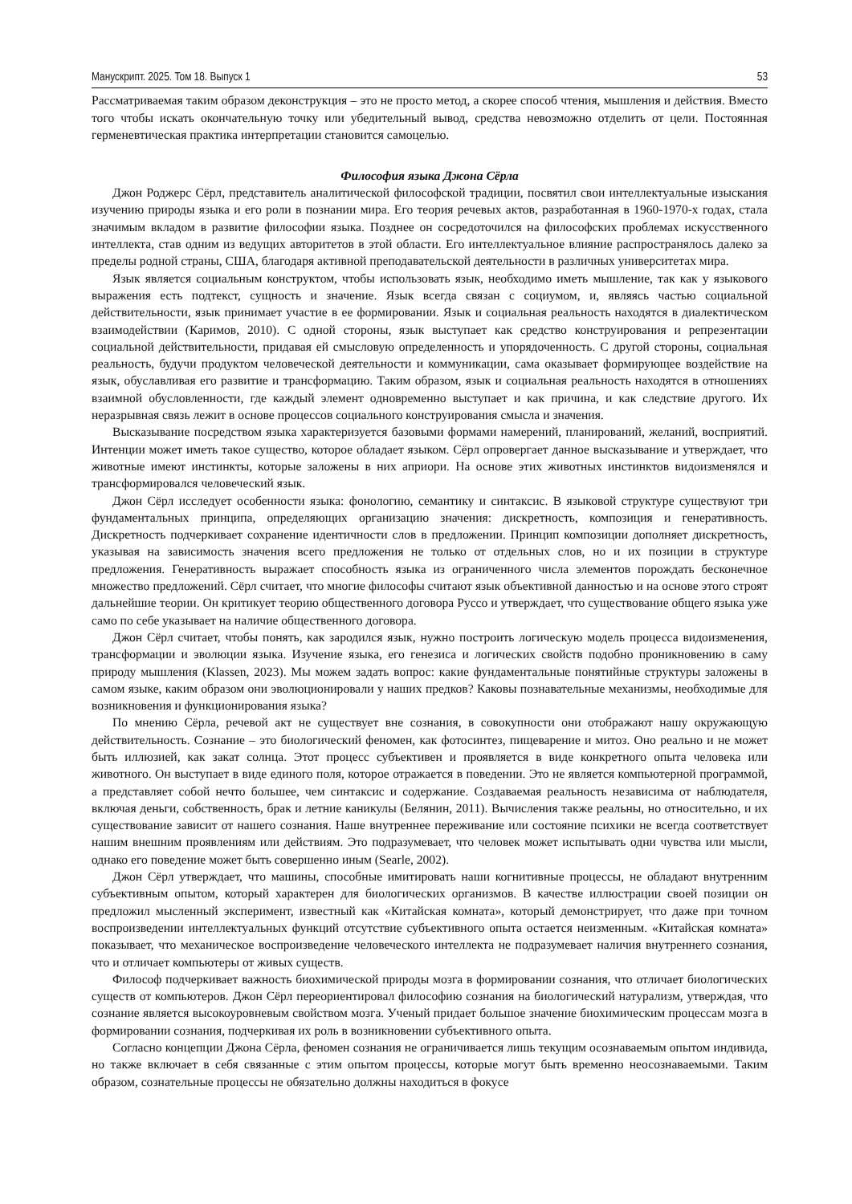Манускрипт. 2025. Том 18. Выпуск 1 53
Рассматриваемая таким образом деконструкция – это не просто метод, а скорее способ чтения, мышления и действия. Вместо того чтобы искать окончательную точку или убедительный вывод, средства невозможно отделить от цели. Постоянная герменевтическая практика интерпретации становится самоцелью.
Философия языка Джона Сёрла
Джон Роджерс Сёрл, представитель аналитической философской традиции, посвятил свои интеллектуальные изыскания изучению природы языка и его роли в познании мира. Его теория речевых актов, разработанная в 1960-1970-х годах, стала значимым вкладом в развитие философии языка. Позднее он сосредоточился на философских проблемах искусственного интеллекта, став одним из ведущих авторитетов в этой области. Его интеллектуальное влияние распространялось далеко за пределы родной страны, США, благодаря активной преподавательской деятельности в различных университетах мира.
Язык является социальным конструктом, чтобы использовать язык, необходимо иметь мышление, так как у языкового выражения есть подтекст, сущность и значение. Язык всегда связан с социумом, и, являясь частью социальной действительности, язык принимает участие в ее формировании. Язык и социальная реальность находятся в диалектическом взаимодействии (Каримов, 2010). С одной стороны, язык выступает как средство конструирования и репрезентации социальной действительности, придавая ей смысловую определенность и упорядоченность. С другой стороны, социальная реальность, будучи продуктом человеческой деятельности и коммуникации, сама оказывает формирующее воздействие на язык, обуславливая его развитие и трансформацию. Таким образом, язык и социальная реальность находятся в отношениях взаимной обусловленности, где каждый элемент одновременно выступает и как причина, и как следствие другого. Их неразрывная связь лежит в основе процессов социального конструирования смысла и значения.
Высказывание посредством языка характеризуется базовыми формами намерений, планирований, желаний, восприятий. Интенции может иметь такое существо, которое обладает языком. Сёрл опровергает данное высказывание и утверждает, что животные имеют инстинкты, которые заложены в них априори. На основе этих животных инстинктов видоизменялся и трансформировался человеческий язык.
Джон Сёрл исследует особенности языка: фонологию, семантику и синтаксис. В языковой структуре существуют три фундаментальных принципа, определяющих организацию значения: дискретность, композиция и генеративность. Дискретность подчеркивает сохранение идентичности слов в предложении. Принцип композиции дополняет дискретность, указывая на зависимость значения всего предложения не только от отдельных слов, но и их позиции в структуре предложения. Генеративность выражает способность языка из ограниченного числа элементов порождать бесконечное множество предложений. Сёрл считает, что многие философы считают язык объективной данностью и на основе этого строят дальнейшие теории. Он критикует теорию общественного договора Руссо и утверждает, что существование общего языка уже само по себе указывает на наличие общественного договора.
Джон Сёрл считает, чтобы понять, как зародился язык, нужно построить логическую модель процесса видоизменения, трансформации и эволюции языка. Изучение языка, его генезиса и логических свойств подобно проникновению в саму природу мышления (Klassen, 2023). Мы можем задать вопрос: какие фундаментальные понятийные структуры заложены в самом языке, каким образом они эволюционировали у наших предков? Каковы познавательные механизмы, необходимые для возникновения и функционирования языка?
По мнению Сёрла, речевой акт не существует вне сознания, в совокупности они отображают нашу окружающую действительность. Сознание – это биологический феномен, как фотосинтез, пищеварение и митоз. Оно реально и не может быть иллюзией, как закат солнца. Этот процесс субъективен и проявляется в виде конкретного опыта человека или животного. Он выступает в виде единого поля, которое отражается в поведении. Это не является компьютерной программой, а представляет собой нечто большее, чем синтаксис и содержание. Создаваемая реальность независима от наблюдателя, включая деньги, собственность, брак и летние каникулы (Белянин, 2011). Вычисления также реальны, но относительно, и их существование зависит от нашего сознания. Наше внутреннее переживание или состояние психики не всегда соответствует нашим внешним проявлениям или действиям. Это подразумевает, что человек может испытывать одни чувства или мысли, однако его поведение может быть совершенно иным (Searle, 2002).
Джон Сёрл утверждает, что машины, способные имитировать наши когнитивные процессы, не обладают внутренним субъективным опытом, который характерен для биологических организмов. В качестве иллюстрации своей позиции он предложил мысленный эксперимент, известный как «Китайская комната», который демонстрирует, что даже при точном воспроизведении интеллектуальных функций отсутствие субъективного опыта остается неизменным. «Китайская комната» показывает, что механическое воспроизведение человеческого интеллекта не подразумевает наличия внутреннего сознания, что и отличает компьютеры от живых существ.
Философ подчеркивает важность биохимической природы мозга в формировании сознания, что отличает биологических существ от компьютеров. Джон Сёрл переориентировал философию сознания на биологический натурализм, утверждая, что сознание является высокоуровневым свойством мозга. Ученый придает большое значение биохимическим процессам мозга в формировании сознания, подчеркивая их роль в возникновении субъективного опыта.
Согласно концепции Джона Сёрла, феномен сознания не ограничивается лишь текущим осознаваемым опытом индивида, но также включает в себя связанные с этим опытом процессы, которые могут быть временно неосознаваемыми. Таким образом, сознательные процессы не обязательно должны находиться в фокусе